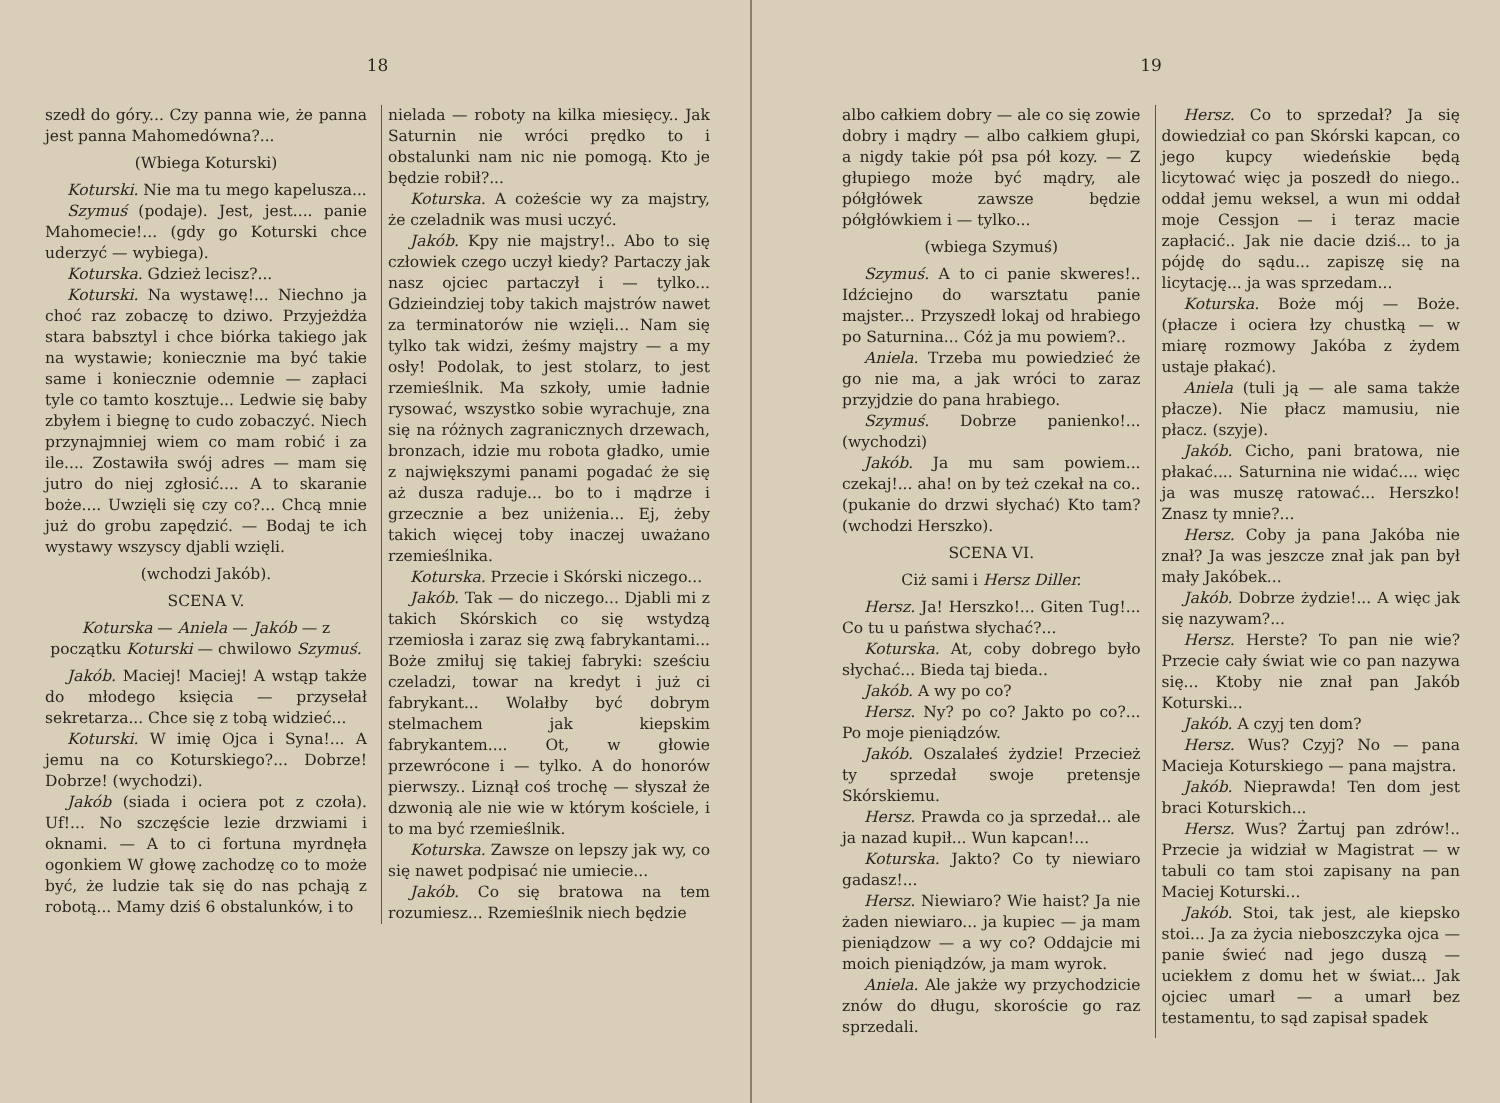18
szedł do góry... Czy panna wie, że panna jest panna Mahomedówna?...
(Wbiega Koturski)
Koturski. Nie ma tu mego kapelusza...
Szymuś (podaje). Jest, jest.... panie Mahomecie!... (gdy go Koturski chce uderzyć — wybiega).
Koturska. Gdzież lecisz?...
Koturski. Na wystawę!... Niechno ja choć raz zobaczę to dziwo. Przyjeżdża stara babsztyl i chce biórka takiego jak na wystawie; koniecznie ma być takie same i koniecznie odemnie — zapłaci tyle co tamto kosztuje... Ledwie się baby zbyłem i biegnę to cudo zobaczyć. Niech przynajmniej wiem co mam robić i za ile.... Zostawiła swój adres — mam się jutro do niej zgłosić.... A to skaranie boże.... Uwzięli się czy co?... Chcą mnie już do grobu zapędzić. — Bodaj te ich wystawy wszyscy djabli wzięli.
(wchodzi Jakób).
SCENA V.
Koturska — Aniela — Jakób — z początku Koturski — chwilowo Szymuś.
Jakób. Maciej! Maciej! A wstąp także do młodego księcia — przysełał sekretarza... Chce się z tobą widzieć...
Koturski. W imię Ojca i Syna!... A jemu na co Koturskiego?... Dobrze! Dobrze! (wychodzi).
Jakób (siada i ociera pot z czoła). Uf!... No szczęście lezie drzwiami i oknami. — A to ci fortuna myrdnęła ogonkiem W głowę zachodzę co to może być, że ludzie tak się do nas pchają z robotą... Mamy dziś 6 obstalunków, i to
nielada — roboty na kilka miesięcy.. Jak Saturnin nie wróci prędko to i obstalunki nam nic nie pomogą. Kto je będzie robił?...
Koturska. A cożeście wy za majstry, że czeladnik was musi uczyć.
Jakób. Kpy nie majstry!.. Abo to się człowiek czego uczył kiedy? Partaczy jak nasz ojciec partaczył i — tylko... Gdzieindziej toby takich majstrów nawet za terminatorów nie wzięli... Nam się tylko tak widzi, żeśmy majstry — a my osły! Podolak, to jest stolarz, to jest rzemieślnik. Ma szkoły, umie ładnie rysować, wszystko sobie wyrachuje, zna się na różnych zagranicznych drzewach, bronzach, idzie mu robota gładko, umie z największymi panami pogadać że się aż dusza raduje... bo to i mądrze i grzecznie a bez uniżenia... Ej, żeby takich więcej toby inaczej uważano rzemieślnika.
Koturska. Przecie i Skórski niczego...
Jakób. Tak — do niczego... Djabli mi z takich Skórskich co się wstydzą rzemiosła i zaraz się zwą fabrykantami... Boże zmiłuj się takiej fabryki: sześciu czeladzi, towar na kredyt i już ci fabrykant... Wolałby być dobrym stelmachem jak kiepskim fabrykantem.... Ot, w głowie przewrócone i — tylko. A do honorów pierwszy.. Liznął coś trochę — słyszał że dzwonią ale nie wie w którym kościele, i to ma być rzemieślnik.
Koturska. Zawsze on lepszy jak wy, co się nawet podpisać nie umiecie...
Jakób. Co się bratowa na tem rozumiesz... Rzemieślnik niech będzie
19
albo całkiem dobry — ale co się zowie dobry i mądry — albo całkiem głupi, a nigdy takie pół psa pół kozy. — Z głupiego może być mądry, ale półgłówek zawsze będzie półgłówkiem i — tylko...
(wbiega Szymuś)
Szymuś. A to ci panie skweres!.. Idźciejno do warsztatu panie majster... Przyszedł lokaj od hrabiego po Saturnina... Cóż ja mu powiem?..
Aniela. Trzeba mu powiedzieć że go nie ma, a jak wróci to zaraz przyjdzie do pana hrabiego.
Szymuś. Dobrze panienko!... (wychodzi)
Jakób. Ja mu sam powiem... czekaj!... aha! on by też czekał na co.. (pukanie do drzwi słychać) Kto tam? (wchodzi Herszko).
SCENA VI.
Ciż sami i Hersz Diller.
Hersz. Ja! Herszko!... Giten Tug!... Co tu u państwa słychać?...
Koturska. At, coby dobrego było słychać... Bieda taj bieda..
Jakób. A wy po co?
Hersz. Ny? po co? Jakto po co?... Po moje pieniądzów.
Jakób. Oszalałeś żydzie! Przecież ty sprzedał swoje pretensje Skórskiemu.
Hersz. Prawda co ja sprzedał... ale ja nazad kupił... Wun kapcan!...
Koturska. Jakto? Co ty niewiaro gadasz!...
Hersz. Niewiaro? Wie haist? Ja nie żaden niewiaro... ja kupiec — ja mam pieniądzow — a wy co? Oddajcie mi moich pieniądzów, ja mam wyrok.
Aniela. Ale jakże wy przychodzicie znów do długu, skoroście go raz sprzedali.
Hersz. Co to sprzedał? Ja się dowiedział co pan Skórski kapcan, co jego kupcy wiedeńskie będą licytować więc ja poszedł do niego.. oddał jemu weksel, a wun mi oddał moje Cessjon — i teraz macie zapłacić.. Jak nie dacie dziś... to ja pójdę do sądu... zapiszę się na licytację... ja was sprzedam...
Koturska. Boże mój — Boże. (płacze i ociera łzy chustką — w miarę rozmowy Jakóba z żydem ustaje płakać).
Aniela (tuli ją — ale sama także płacze). Nie płacz mamusiu, nie płacz. (szyje).
Jakób. Cicho, pani bratowa, nie płakać.... Saturnina nie widać.... więc ja was muszę ratować... Herszko! Znasz ty mnie?...
Hersz. Coby ja pana Jakóba nie znał? Ja was jeszcze znał jak pan był mały Jakóbek...
Jakób. Dobrze żydzie!... A więc jak się nazywam?...
Hersz. Herste? To pan nie wie? Przecie cały świat wie co pan nazywa się... Ktoby nie znał pan Jakób Koturski...
Jakób. A czyj ten dom?
Hersz. Wus? Czyj? No — pana Macieja Koturskiego — pana majstra.
Jakób. Nieprawda! Ten dom jest braci Koturskich...
Hersz. Wus? Żartuj pan zdrów!.. Przecie ja widział w Magistrat — w tabuli co tam stoi zapisany na pan Maciej Koturski...
Jakób. Stoi, tak jest, ale kiepsko stoi... Ja za życia nieboszczyka ojca — panie świeć nad jego duszą — uciekłem z domu het w świat... Jak ojciec umarł — a umarł bez testamentu, to sąd zapisał spadek